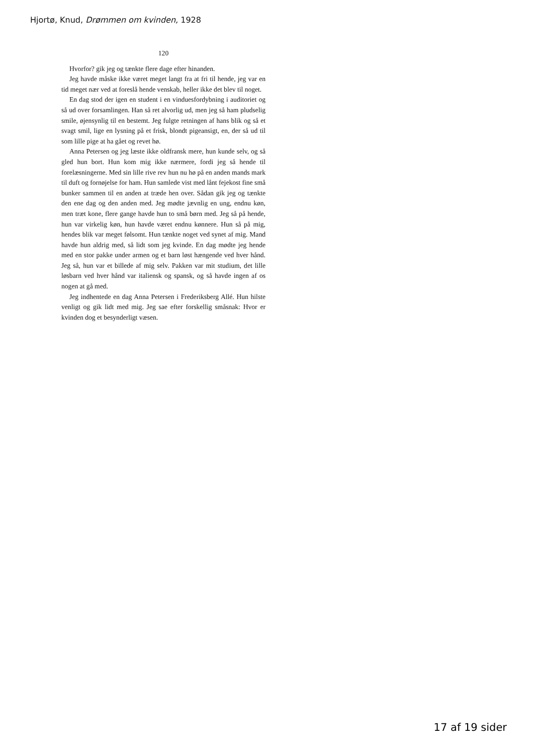Hjortø, Knud, Drømmen om kvinden, 1928
120
Hvorfor? gik jeg og tænkte flere dage efter hinanden.
Jeg havde måske ikke været meget langt fra at fri til hende, jeg var en tid meget nær ved at foreslå hende venskab, heller ikke det blev til noget.
En dag stod der igen en student i en vinduesfordybning i auditoriet og så ud over forsamlingen. Han så ret alvorlig ud, men jeg så ham pludselig smile, øjensynlig til en bestemt. Jeg fulgte retningen af hans blik og så et svagt smil, lige en lysning på et frisk, blondt pigeansigt, en, der så ud til som lille pige at ha gået og revet hø.
Anna Petersen og jeg læste ikke oldfransk mere, hun kunde selv, og så gled hun bort. Hun kom mig ikke nærmere, fordi jeg så hende til forelæsningerne. Med sin lille rive rev hun nu hø på en anden mands mark til duft og fornøjelse for ham. Hun samlede vist med lånt fejekost fine små bunker sammen til en anden at træde hen over. Sådan gik jeg og tænkte den ene dag og den anden med. Jeg mødte jævnlig en ung, endnu køn, men træt kone, flere gange havde hun to små børn med. Jeg så på hende, hun var virkelig køn, hun havde været endnu kønnere. Hun så på mig, hendes blik var meget følsomt. Hun tænkte noget ved synet af mig. Mand havde hun aldrig med, så lidt som jeg kvinde. En dag mødte jeg hende med en stor pakke under armen og et barn løst hængende ved hver hånd. Jeg så, hun var et billede af mig selv. Pakken var mit studium, det lille løsbarn ved hver hånd var italiensk og spansk, og så havde ingen af os nogen at gå med.
Jeg indhentede en dag Anna Petersen i Frederiksberg Allé. Hun hilste venligt og gik lidt med mig. Jeg sae efter forskellig småsnak: Hvor er kvinden dog et besynderligt væsen.
17 af 19 sider